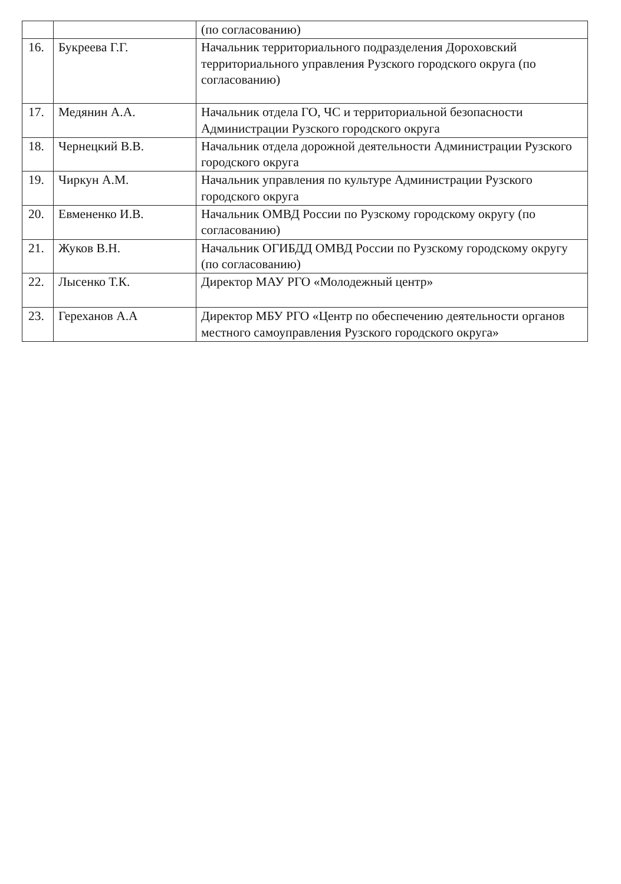| | | (по согласованию) |
| 16. | Букреева Г.Г. | Начальник территориального подразделения Дороховский территориального управления Рузского городского округа (по согласованию) |
| 17. | Медянин А.А. | Начальник отдела ГО, ЧС и территориальной безопасности Администрации Рузского городского округа |
| 18. | Чернецкий В.В. | Начальник отдела дорожной деятельности Администрации Рузского городского округа |
| 19. | Чиркун А.М. | Начальник управления по культуре Администрации Рузского городского округа |
| 20. | Евмененко И.В. | Начальник ОМВД России по Рузскому городскому округу (по согласованию) |
| 21. | Жуков В.Н. | Начальник ОГИБДД ОМВД России по Рузскому городскому округу (по согласованию) |
| 22. | Лысенко Т.К. | Директор МАУ РГО «Молодежный центр» |
| 23. | Гереханов А.А | Директор МБУ РГО «Центр по обеспечению деятельности органов местного самоуправления Рузского городского округа» |